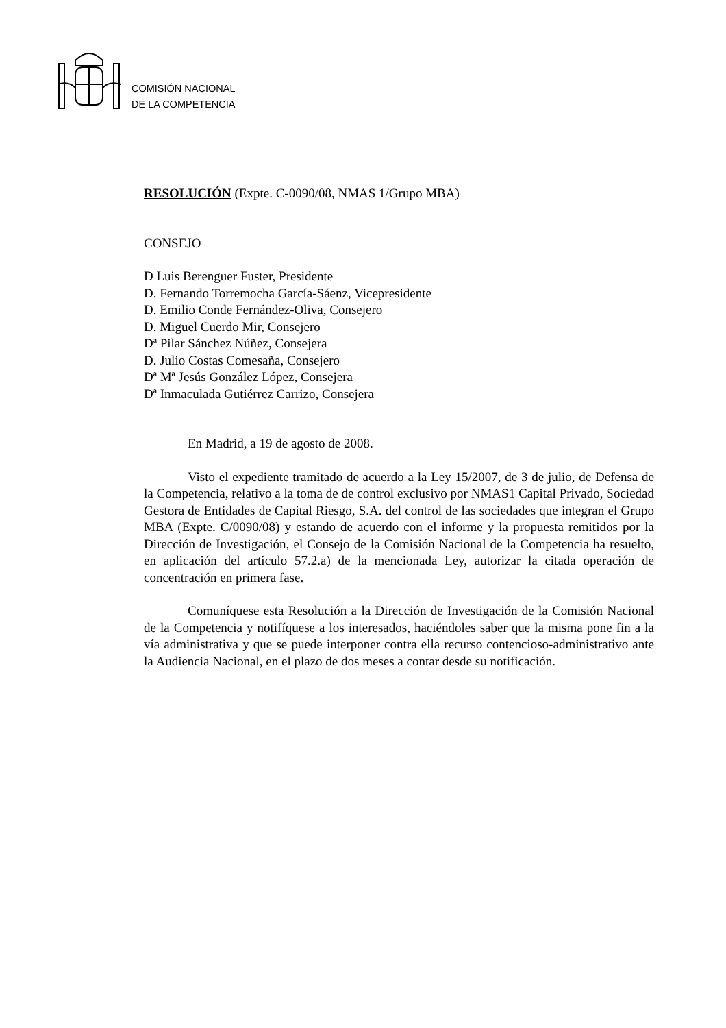COMISIÓN NACIONAL
DE LA COMPETENCIA
RESOLUCIÓN (Expte. C-0090/08, NMAS 1/Grupo MBA)
CONSEJO
D Luis Berenguer Fuster, Presidente
D. Fernando Torremocha García-Sáenz, Vicepresidente
D. Emilio Conde Fernández-Oliva, Consejero
D. Miguel Cuerdo Mir, Consejero
Dª Pilar Sánchez Núñez, Consejera
D. Julio Costas Comesaña, Consejero
Dª Mª Jesús González López, Consejera
Dª Inmaculada Gutiérrez Carrizo, Consejera
En Madrid, a 19 de agosto de 2008.
Visto el expediente tramitado de acuerdo a la Ley 15/2007, de 3 de julio, de Defensa de la Competencia, relativo a la toma de de control exclusivo por NMAS1 Capital Privado, Sociedad Gestora de Entidades de Capital Riesgo, S.A. del control de las sociedades que integran el Grupo MBA (Expte. C/0090/08) y estando de acuerdo con el informe y la propuesta remitidos por la Dirección de Investigación, el Consejo de la Comisión Nacional de la Competencia ha resuelto, en aplicación del artículo 57.2.a) de la mencionada Ley, autorizar la citada operación de concentración en primera fase.
Comuníquese esta Resolución a la Dirección de Investigación de la Comisión Nacional de la Competencia y notifíquese a los interesados, haciéndoles saber que la misma pone fin a la vía administrativa y que se puede interponer contra ella recurso contencioso-administrativo ante la Audiencia Nacional, en el plazo de dos meses a contar desde su notificación.